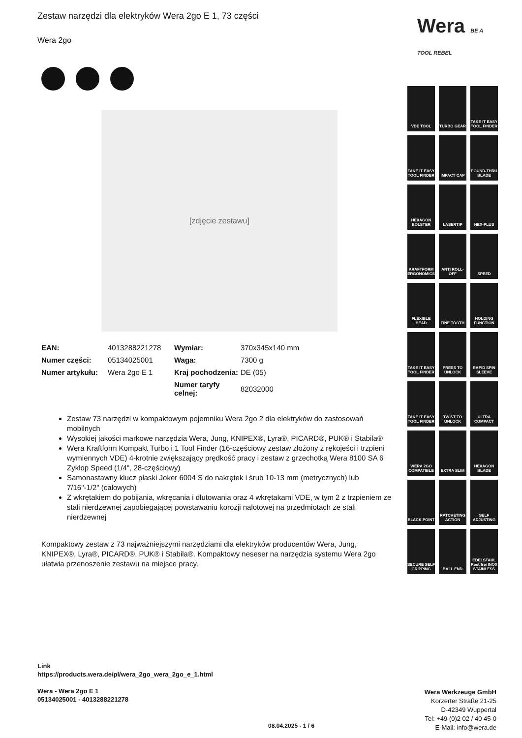Zestaw narzędzi dla elektryków Wera 2go E 1, 73 części
Wera 2go
[zdjęcie zestawu]
| EAN: | 4013288221278 | Wymiar: | 370x345x140 mm |
| Numer części: | 05134025001 | Waga: | 7300 g |
| Numer artykułu: | Wera 2go E 1 | Kraj pochodzenia: | DE (05) |
| | | Numer taryfy celnej: | 82032000 |
Zestaw 73 narzędzi w kompaktowym pojemniku Wera 2go 2 dla elektryków do zastosowań mobilnych
Wysokiej jakości markowe narzędzia Wera, Jung, KNIPEX®, Lyra®, PICARD®, PUK® i Stabila®
Wera Kraftform Kompakt Turbo i 1 Tool Finder (16-częściowy zestaw złożony z rękojeści i trzpieni wymiennych VDE) 4-krotnie zwiększający prędkość pracy i zestaw z grzechotką Wera 8100 SA 6 Zyklop Speed (1/4", 28-częściowy)
Samonastawny klucz płaski Joker 6004 S do nakrętek i śrub 10-13 mm (metrycznych) lub 7/16"-1/2" (calowych)
Z wkrętakiem do pobijania, wkręcania i dłutowania oraz 4 wkrętakami VDE, w tym 2 z trzpieniem ze stali nierdzewnej zapobiegającej powstawaniu korozji nalotowej na przedmiotach ze stali nierdzewnej
Kompaktowy zestaw z 73 najważniejszymi narzędziami dla elektryków producentów Wera, Jung, KNIPEX®, Lyra®, PICARD®, PUK® i Stabila®. Kompaktowy neseser na narzędzia systemu Wera 2go ułatwia przenoszenie zestawu na miejsce pracy.
Wera BE A TOOL REBEL
VDE TOOL
TURBO GEAR
TAKE IT EASY TOOL FINDER
TAKE IT EASY TOOL FINDER
IMPACT CAP
POUND-THRU BLADE
HEXAGON BOLSTER
LASERTIP
HEX-PLUS
KRAFTFORM ERGONOMICS
ANTI ROLL-OFF
SPEED
FLEXIBLE HEAD
FINE TOOTH
HOLDING FUNCTION
TAKE IT EASY TOOL FINDER
PRESS TO UNLOCK
RAPID SPIN SLEEVE
TAKE IT EASY TOOL FINDER
TWIST TO UNLOCK
ULTRA COMPACT
WERA 2GO COMPATIBLE
EXTRA SLIM
HEXAGON BLADE
BLACK POINT
RATCHETING ACTION
SELF ADJUSTING
SECURE SELF GRIPPING
BALL END
EDELSTAHL Rost frei INOX STAINLESS
Link
https://products.wera.de/pl/wera_2go_wera_2go_e_1.html
Wera - Wera 2go E 1
05134025001 - 4013288221278
08.04.2025 - 1 / 6
Wera Werkzeuge GmbH
Korzerter Straße 21-25
D-42349 Wuppertal
Tel: +49 (0)2 02 / 40 45-0
E-Mail: info@wera.de